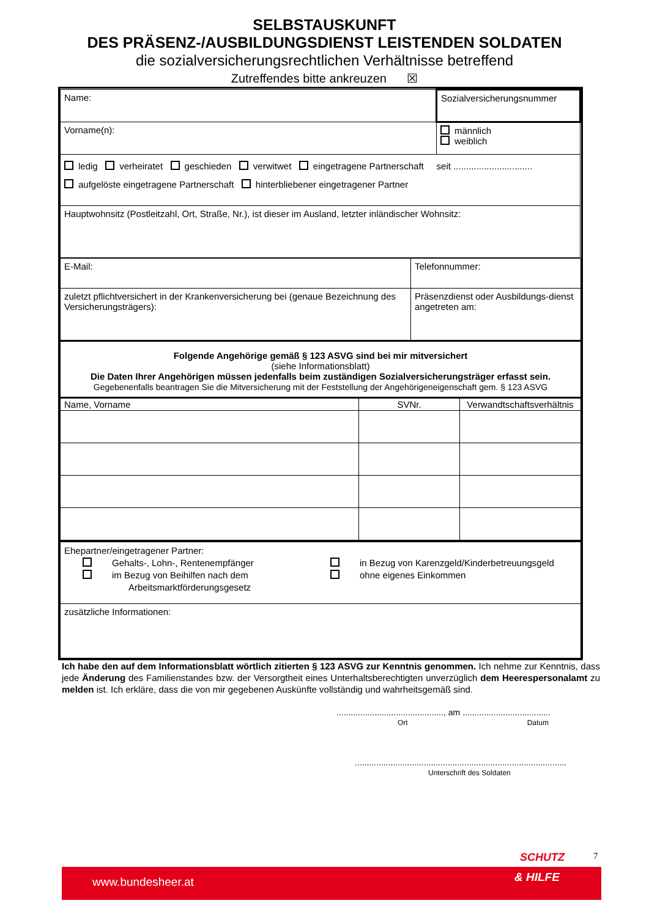SELBSTAUSKUNFT
DES PRÄSENZ-/AUSBILDUNGSDIENST LEISTENDEN SOLDATEN
die sozialversicherungsrechtlichen Verhältnisse betreffend
Zutreffendes bitte ankreuzen ☒
| Name: | Sozialversicherungsnummer |
| Vorname(n): | männlich weiblich |
| ledig verheiratet geschieden verwitwet eingetragene Partnerschaft seit ............................... aufgelöste eingetragene Partnerschaft hinterbliebener eingetragener Partner | |
| Hauptwohnsitz (Postleitzahl, Ort, Straße, Nr.), ist dieser im Ausland, letzter inländischer Wohnsitz: | |
| E-Mail: | Telefonnummer: |
| zuletzt pflichtversichert in der Krankenversicherung bei (genaue Bezeichnung des Versicherungsträgers): | Präsenzdienst oder Ausbildungs-dienst angetreten am: |
| Folgende Angehörige gemäß § 123 ASVG sind bei mir mitversichert (siehe Informationsblatt) Die Daten Ihrer Angehörigen müssen jedenfalls beim zuständigen Sozialversicherungsträger erfasst sein. Gegebenenfalls beantragen Sie die Mitversicherung mit der Feststellung der Angehörigeneigenschaft gem. § 123 ASVG | |
| Name, Vorname | SVNr. | Verwandtschaftsverhältnis |
| Ehepartner/eingetragener Partner: Gehalts-, Lohn-, Rentenempfänger im Bezug von Beihilfen nach dem Arbeitsmarktförderungsgesetz in Bezug von Karenzgeld/Kinderbetreuungsgeld ohne eigenes Einkommen |
| zusätzliche Informationen: |
Ich habe den auf dem Informationsblatt wörtlich zitierten § 123 ASVG zur Kenntnis genommen. Ich nehme zur Kenntnis, dass jede Änderung des Familienstandes bzw. der Versorgtheit eines Unterhaltsberechtigten unverzüglich dem Heerespersonalamt zu melden ist. Ich erkläre, dass die von mir gegebenen Auskünfte vollständig und wahrheitsgemäß sind.
............................................., am .....................................
Ort Datum
.........................................................................................
Unterschrift des Soldaten
SCHUTZ 7
www.bundesheer.at & HILFE